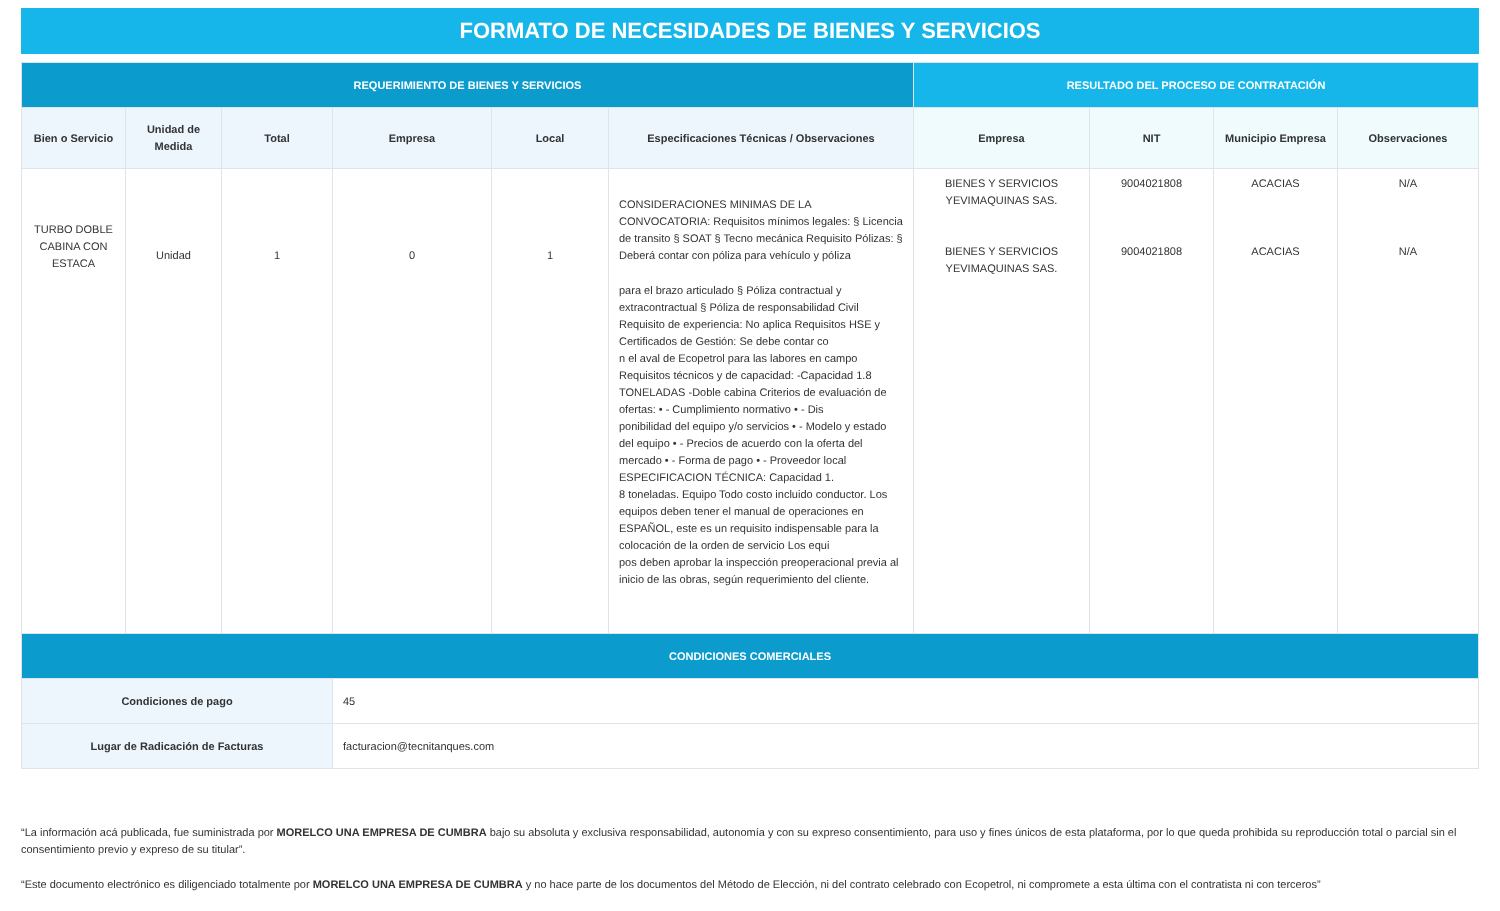FORMATO DE NECESIDADES DE BIENES Y SERVICIOS
| REQUERIMIENTO DE BIENES Y SERVICIOS | | | | | | RESULTADO DEL PROCESO DE CONTRATACIÓN | | | |
| --- | --- | --- | --- | --- | --- | --- | --- | --- | --- |
| Bien o Servicio | Unidad de Medida | Total | Empresa | Local | Especificaciones Técnicas / Observaciones | Empresa | NIT | Municipio Empresa | Observaciones |
| TURBO DOBLE CABINA CON ESTACA | Unidad | 1 | 0 | 1 | CONSIDERACIONES MINIMAS DE LA CONVOCATORIA: Requisitos mínimos legales: § Licencia de transito § SOAT § Tecno mecánica Requisito Pólizas: § Deberá contar con póliza para vehículo y póliza para el brazo articulado § Póliza contractual y extracontractual § Póliza de responsabilidad Civil Requisito de experiencia: No aplica Requisitos HSE y Certificados de Gestión: Se debe contar co n el aval de Ecopetrol para las labores en campo Requisitos técnicos y de capacidad: -Capacidad 1.8 TONELADAS -Doble cabina Criterios de evaluación de ofertas: • - Cumplimiento normativo • - Dis ponibilidad del equipo y/o servicios • - Modelo y estado del equipo • - Precios de acuerdo con la oferta del mercado • - Forma de pago • - Proveedor local ESPECIFICACION TÉCNICA: Capacidad 1. 8 toneladas. Equipo Todo costo incluido conductor. Los equipos deben tener el manual de operaciones en ESPAÑOL, este es un requisito indispensable para la colocación de la orden de servicio Los equi pos deben aprobar la inspección preoperacional previa al inicio de las obras, según requerimiento del cliente. | BIENES Y SERVICIOS YEVIMAQUINAS SAS. BIENES Y SERVICIOS YEVIMAQUINAS SAS. | 9004021808 9004021808 | ACACIAS ACACIAS | N/A N/A |
| CONDICIONES COMERCIALES | | | | | | | | | |
| Condiciones de pago | | | 45 | | | | | | |
| Lugar de Radicación de Facturas | | | facturacion@tecnitanques.com | | | | | | |
“La información acá publicada, fue suministrada por MORELCO UNA EMPRESA DE CUMBRA bajo su absoluta y exclusiva responsabilidad, autonomía y con su expreso consentimiento, para uso y fines únicos de esta plataforma, por lo que queda prohibida su reproducción total o parcial sin el consentimiento previo y expreso de su titular”.
“Este documento electrónico es diligenciado totalmente por MORELCO UNA EMPRESA DE CUMBRA y no hace parte de los documentos del Método de Elección, ni del contrato celebrado con Ecopetrol, ni compromete a esta última con el contratista ni con terceros”